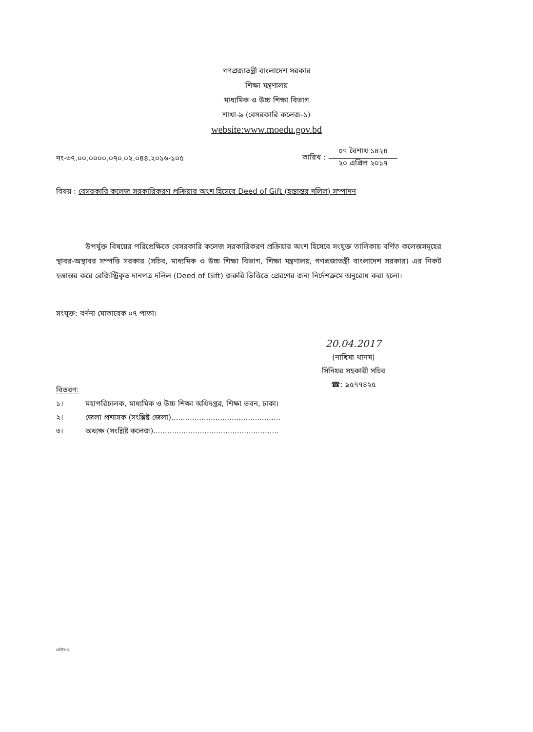গণপ্রজাতন্ত্রী বাংলাদেশ সরকার
শিক্ষা মন্ত্রণালয়
মাধ্যমিক ও উচ্চ শিক্ষা বিভাগ
শাখা-৯ (বেসরকারি কলেজ-১)
website:www.moedu.gov.bd
নং-৩৭.০০.০০০০.০৭০.০২.০৪৪.২০১৬-১০৫
তারিখ :
০৭ বৈশাখ ১৪২৪
২০ এপ্রিল ২০১৭
বিষয় : বেসরকারি কলেজ সরকারিকরণ প্রক্রিয়ার অংশ হিসেবে Deed of Gift (হস্তান্তর দলিল) সম্পাদন
উপর্যুক্ত বিষয়ের পরিপ্রেক্ষিতে বেসরকারি কলেজ সরকারিকরণ প্রক্রিয়ার অংশ হিসেবে সংযুক্ত তালিকায় বর্ণিত কলেজসমূহের স্থাবর-অস্থাবর সম্পত্তি সরকার (সচিব, মাধ্যমিক ও উচ্চ শিক্ষা বিভাগ, শিক্ষা মন্ত্রণালয়, গণপ্রজাতন্ত্রী বাংলাদেশ সরকার) এর নিকট হস্তান্তর করে রেজিস্ট্রিকৃত দানপত্র দলিল (Deed of Gift) জরুরি ভিত্তিতে প্রেরণের জন্য নির্দেশক্রমে অনুরোধ করা হলো।
সংযুক্ত: বর্ণনা মোতাবেক ০৭ পাতা।
20.04.2017
(নাছিমা খানম)
সিনিয়র সহকারী সচিব
☎: ৯৫৭৭৪২৫
বিতরণ:
১। মহাপরিচালক, মাধ্যমিক ও উচ্চ শিক্ষা অধিদপ্তর, শিক্ষা ভবন, ঢাকা।
২। জেলা প্রশাসক (সংশ্লিষ্ট জেলা)...............................................
৩। অধ্যক্ষ (সংশ্লিষ্ট কলেজ)......................................................
লেটার-৫